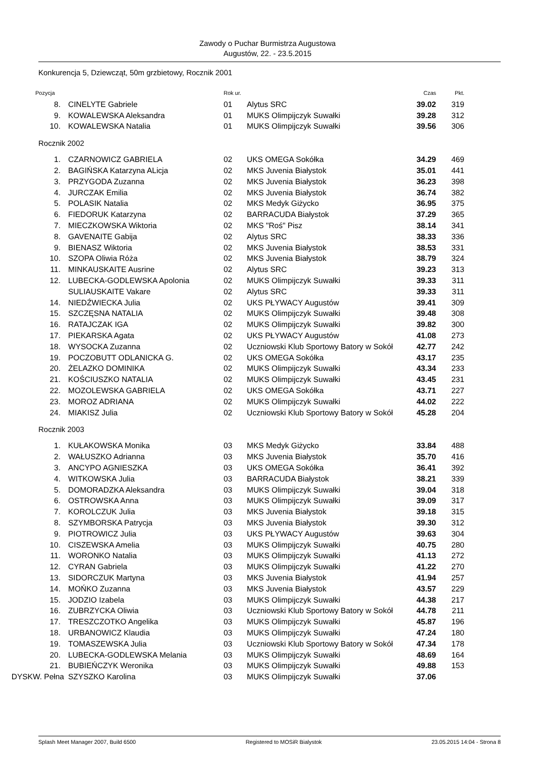Zawody o Puchar Burmistrza Augustowa
Augustów, 22. - 23.5.2015
Konkurencja 5, Dziewcząt, 50m grzbietowy, Rocznik 2001
| Pozycja | | Rok ur. | | Czas | Pkt. |
| --- | --- | --- | --- | --- | --- |
| 8. | CINELYTE Gabriele | 01 | Alytus SRC | 39.02 | 319 |
| 9. | KOWALEWSKA Aleksandra | 01 | MUKS Olimpijczyk Suwałki | 39.28 | 312 |
| 10. | KOWALEWSKA Natalia | 01 | MUKS Olimpijczyk Suwałki | 39.56 | 306 |
| Rocznik 2002 | | | | | |
| 1. | CZARNOWICZ GABRIELA | 02 | UKS OMEGA Sokółka | 34.29 | 469 |
| 2. | BAGIŃSKA Katarzyna ALicja | 02 | MKS Juvenia Białystok | 35.01 | 441 |
| 3. | PRZYGODA Zuzanna | 02 | MKS Juvenia Białystok | 36.23 | 398 |
| 4. | JURCZAK Emilia | 02 | MKS Juvenia Białystok | 36.74 | 382 |
| 5. | POLASIK Natalia | 02 | MKS Medyk Giżycko | 36.95 | 375 |
| 6. | FIEDORUK Katarzyna | 02 | BARRACUDA Białystok | 37.29 | 365 |
| 7. | MIECZKOWSKA Wiktoria | 02 | MKS "Roś" Pisz | 38.14 | 341 |
| 8. | GAVENAITE Gabija | 02 | Alytus SRC | 38.33 | 336 |
| 9. | BIENASZ Wiktoria | 02 | MKS Juvenia Białystok | 38.53 | 331 |
| 10. | SZOPA Oliwia Róża | 02 | MKS Juvenia Białystok | 38.79 | 324 |
| 11. | MINKAUSKAITE Ausrine | 02 | Alytus SRC | 39.23 | 313 |
| 12. | LUBECKA-GODLEWSKA Apolonia | 02 | MUKS Olimpijczyk Suwałki | 39.33 | 311 |
| | SULIAUSKAITE Vakare | 02 | Alytus SRC | 39.33 | 311 |
| 14. | NIEDŹWIECKA Julia | 02 | UKS PŁYWACY Augustów | 39.41 | 309 |
| 15. | SZCZĘSNA NATALIA | 02 | MUKS Olimpijczyk Suwałki | 39.48 | 308 |
| 16. | RATAJCZAK IGA | 02 | MUKS Olimpijczyk Suwałki | 39.82 | 300 |
| 17. | PIEKARSKA Agata | 02 | UKS PŁYWACY Augustów | 41.08 | 273 |
| 18. | WYSOCKA Zuzanna | 02 | Uczniowski Klub Sportowy Batory w Sokół | 42.77 | 242 |
| 19. | POCZOBUTT ODLANICKA G. | 02 | UKS OMEGA Sokółka | 43.17 | 235 |
| 20. | ŻELAZKO DOMINIKA | 02 | MUKS Olimpijczyk Suwałki | 43.34 | 233 |
| 21. | KOŚCIUSZKO NATALIA | 02 | MUKS Olimpijczyk Suwałki | 43.45 | 231 |
| 22. | MOZOLEWSKA GABRIELA | 02 | UKS OMEGA Sokółka | 43.71 | 227 |
| 23. | MOROZ ADRIANA | 02 | MUKS Olimpijczyk Suwałki | 44.02 | 222 |
| 24. | MIAKISZ Julia | 02 | Uczniowski Klub Sportowy Batory w Sokół | 45.28 | 204 |
| Rocznik 2003 | | | | | |
| 1. | KUŁAKOWSKA Monika | 03 | MKS Medyk Giżycko | 33.84 | 488 |
| 2. | WAŁUSZKO Adrianna | 03 | MKS Juvenia Białystok | 35.70 | 416 |
| 3. | ANCYPO AGNIESZKA | 03 | UKS OMEGA Sokółka | 36.41 | 392 |
| 4. | WITKOWSKA Julia | 03 | BARRACUDA Białystok | 38.21 | 339 |
| 5. | DOMORADZKA Aleksandra | 03 | MUKS Olimpijczyk Suwałki | 39.04 | 318 |
| 6. | OSTROWSKA Anna | 03 | MUKS Olimpijczyk Suwałki | 39.09 | 317 |
| 7. | KOROLCZUK Julia | 03 | MKS Juvenia Białystok | 39.18 | 315 |
| 8. | SZYMBORSKA Patrycja | 03 | MKS Juvenia Białystok | 39.30 | 312 |
| 9. | PIOTROWICZ Julia | 03 | UKS PŁYWACY Augustów | 39.63 | 304 |
| 10. | CISZEWSKA Amelia | 03 | MUKS Olimpijczyk Suwałki | 40.75 | 280 |
| 11. | WORONKO Natalia | 03 | MUKS Olimpijczyk Suwałki | 41.13 | 272 |
| 12. | CYRAN Gabriela | 03 | MUKS Olimpijczyk Suwałki | 41.22 | 270 |
| 13. | SIDORCZUK Martyna | 03 | MKS Juvenia Białystok | 41.94 | 257 |
| 14. | MOŃKO Zuzanna | 03 | MKS Juvenia Białystok | 43.57 | 229 |
| 15. | JODZIO Izabela | 03 | MUKS Olimpijczyk Suwałki | 44.38 | 217 |
| 16. | ZUBRZYCKA Oliwia | 03 | Uczniowski Klub Sportowy Batory w Sokół | 44.78 | 211 |
| 17. | TRESZCZOTKO Angelika | 03 | MUKS Olimpijczyk Suwałki | 45.87 | 196 |
| 18. | URBANOWICZ Klaudia | 03 | MUKS Olimpijczyk Suwałki | 47.24 | 180 |
| 19. | TOMASZEWSKA Julia | 03 | Uczniowski Klub Sportowy Batory w Sokół | 47.34 | 178 |
| 20. | LUBECKA-GODLEWSKA Melania | 03 | MUKS Olimpijczyk Suwałki | 48.69 | 164 |
| 21. | BUBIEŃCZYK Weronika | 03 | MUKS Olimpijczyk Suwałki | 49.88 | 153 |
| DYSKW. Pełna | SZYSZKO Karolina | 03 | MUKS Olimpijczyk Suwałki | 37.06 | |
Splash Meet Manager 2007, Build 6500 Registered to MOSiR Bialystok 23.05.2015 14:04 - Strona 8